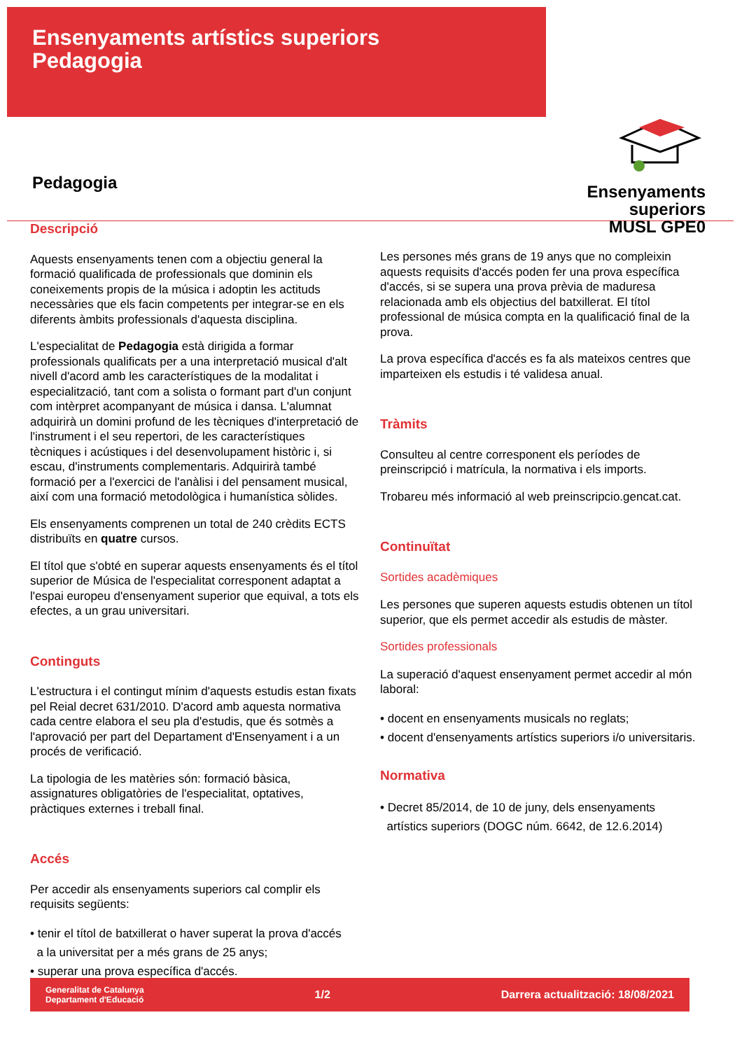Ensenyaments artístics superiors
Pedagogia
Pedagogia
Ensenyaments
superiors
MUSL GPE0
Descripció
Aquests ensenyaments tenen com a objectiu general la formació qualificada de professionals que dominin els coneixements propis de la música i adoptin les actituds necessàries que els facin competents per integrar-se en els diferents àmbits professionals d'aquesta disciplina.
L'especialitat de Pedagogia està dirigida a formar professionals qualificats per a una interpretació musical d'alt nivell d'acord amb les característiques de la modalitat i especialització, tant com a solista o formant part d'un conjunt com intèrpret acompanyant de música i dansa. L'alumnat adquirirà un domini profund de les tècniques d'interpretació de l'instrument i el seu repertori, de les característiques tècniques i acústiques i del desenvolupament històric i, si escau, d'instruments complementaris. Adquirirà també formació per a l'exercici de l'anàlisi i del pensament musical, així com una formació metodològica i humanística sòlides.
Els ensenyaments comprenen un total de 240 crèdits ECTS distribuïts en quatre cursos.
El títol que s'obté en superar aquests ensenyaments és el títol superior de Música de l'especialitat corresponent adaptat a l'espai europeu d'ensenyament superior que equival, a tots els efectes, a un grau universitari.
Continguts
L'estructura i el contingut mínim d'aquests estudis estan fixats pel Reial decret 631/2010. D'acord amb aquesta normativa cada centre elabora el seu pla d'estudis, que és sotmès a l'aprovació per part del Departament d'Ensenyament i a un procés de verificació.
La tipologia de les matèries són: formació bàsica, assignatures obligatòries de l'especialitat, optatives, pràctiques externes i treball final.
Accés
Per accedir als ensenyaments superiors cal complir els requisits següents:
• tenir el títol de batxillerat o haver superat la prova d'accés
a la universitat per a més grans de 25 anys;
• superar una prova específica d'accés.
Les persones més grans de 19 anys que no compleixin aquests requisits d'accés poden fer una prova específica d'accés, si se supera una prova prèvia de maduresa relacionada amb els objectius del batxillerat. El títol professional de música compta en la qualificació final de la prova.
La prova específica d'accés es fa als mateixos centres que imparteixen els estudis i té validesa anual.
Tràmits
Consulteu al centre corresponent els períodes de preinscripció i matrícula, la normativa i els imports.
Trobareu més informació al web preinscripcio.gencat.cat.
Continuïtat
Sortides acadèmiques
Les persones que superen aquests estudis obtenen un títol superior, que els permet accedir als estudis de màster.
Sortides professionals
La superació d'aquest ensenyament permet accedir al món laboral:
• docent en ensenyaments musicals no reglats;
• docent d'ensenyaments artístics superiors i/o universitaris.
Normativa
• Decret 85/2014, de 10 de juny, dels ensenyaments
artístics superiors (DOGC núm. 6642, de 12.6.2014)
Generalitat de Catalunya
Departament d'Educació 1/2 Darrera actualització: 18/08/2021